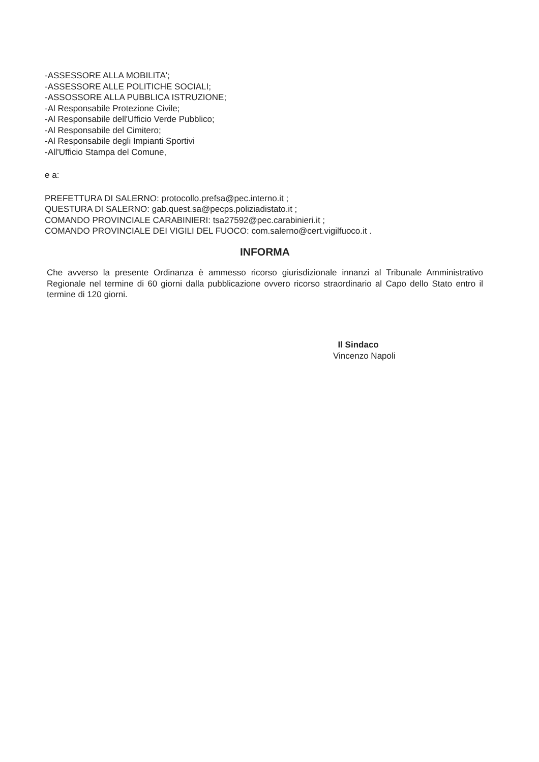-ASSESSORE ALLA MOBILITA';
-ASSESSORE ALLE POLITICHE SOCIALI;
-ASSOSSORE ALLA PUBBLICA ISTRUZIONE;
-Al Responsabile Protezione Civile;
-Al Responsabile dell'Ufficio Verde Pubblico;
-Al Responsabile del Cimitero;
-Al Responsabile degli Impianti Sportivi
-All'Ufficio Stampa del Comune,
e a:
PREFETTURA DI SALERNO: protocollo.prefsa@pec.interno.it ;
QUESTURA DI SALERNO: gab.quest.sa@pecps.poliziadistato.it ;
COMANDO PROVINCIALE CARABINIERI: tsa27592@pec.carabinieri.it ;
COMANDO PROVINCIALE DEI VIGILI DEL FUOCO: com.salerno@cert.vigilfuoco.it .
INFORMA
Che avverso la presente Ordinanza è ammesso ricorso giurisdizionale innanzi al Tribunale Amministrativo Regionale nel termine di 60 giorni dalla pubblicazione ovvero ricorso straordinario al Capo dello Stato entro il termine di 120 giorni.
Il Sindaco
Vincenzo Napoli